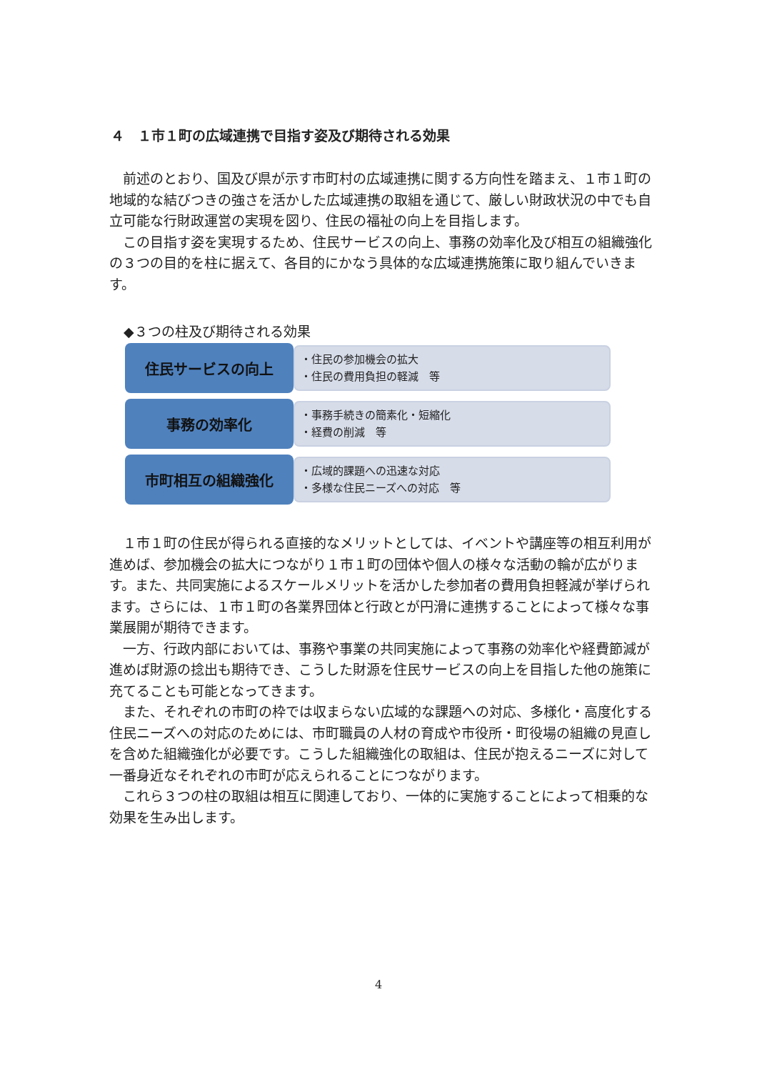４　１市１町の広域連携で目指す姿及び期待される効果
前述のとおり、国及び県が示す市町村の広域連携に関する方向性を踏まえ、１市１町の地域的な結びつきの強さを活かした広域連携の取組を通じて、厳しい財政状況の中でも自立可能な行財政運営の実現を図り、住民の福祉の向上を目指します。
この目指す姿を実現するため、住民サービスの向上、事務の効率化及び相互の組織強化の３つの目的を柱に据えて、各目的にかなう具体的な広域連携施策に取り組んでいきます。
◆３つの柱及び期待される効果
住民サービスの向上
・住民の参加機会の拡大
・住民の費用負担の軽減　等
事務の効率化
・事務手続きの簡素化・短縮化
・経費の削減　等
市町相互の組織強化
・広域的課題への迅速な対応
・多様な住民ニーズへの対応　等
１市１町の住民が得られる直接的なメリットとしては、イベントや講座等の相互利用が進めば、参加機会の拡大につながり１市１町の団体や個人の様々な活動の輪が広がります。また、共同実施によるスケールメリットを活かした参加者の費用負担軽減が挙げられます。さらには、１市１町の各業界団体と行政とが円滑に連携することによって様々な事業展開が期待できます。
一方、行政内部においては、事務や事業の共同実施によって事務の効率化や経費節減が進めば財源の捻出も期待でき、こうした財源を住民サービスの向上を目指した他の施策に充てることも可能となってきます。
また、それぞれの市町の枠では収まらない広域的な課題への対応、多様化・高度化する住民ニーズへの対応のためには、市町職員の人材の育成や市役所・町役場の組織の見直しを含めた組織強化が必要です。こうした組織強化の取組は、住民が抱えるニーズに対して一番身近なそれぞれの市町が応えられることにつながります。
これら３つの柱の取組は相互に関連しており、一体的に実施することによって相乗的な効果を生み出します。
4